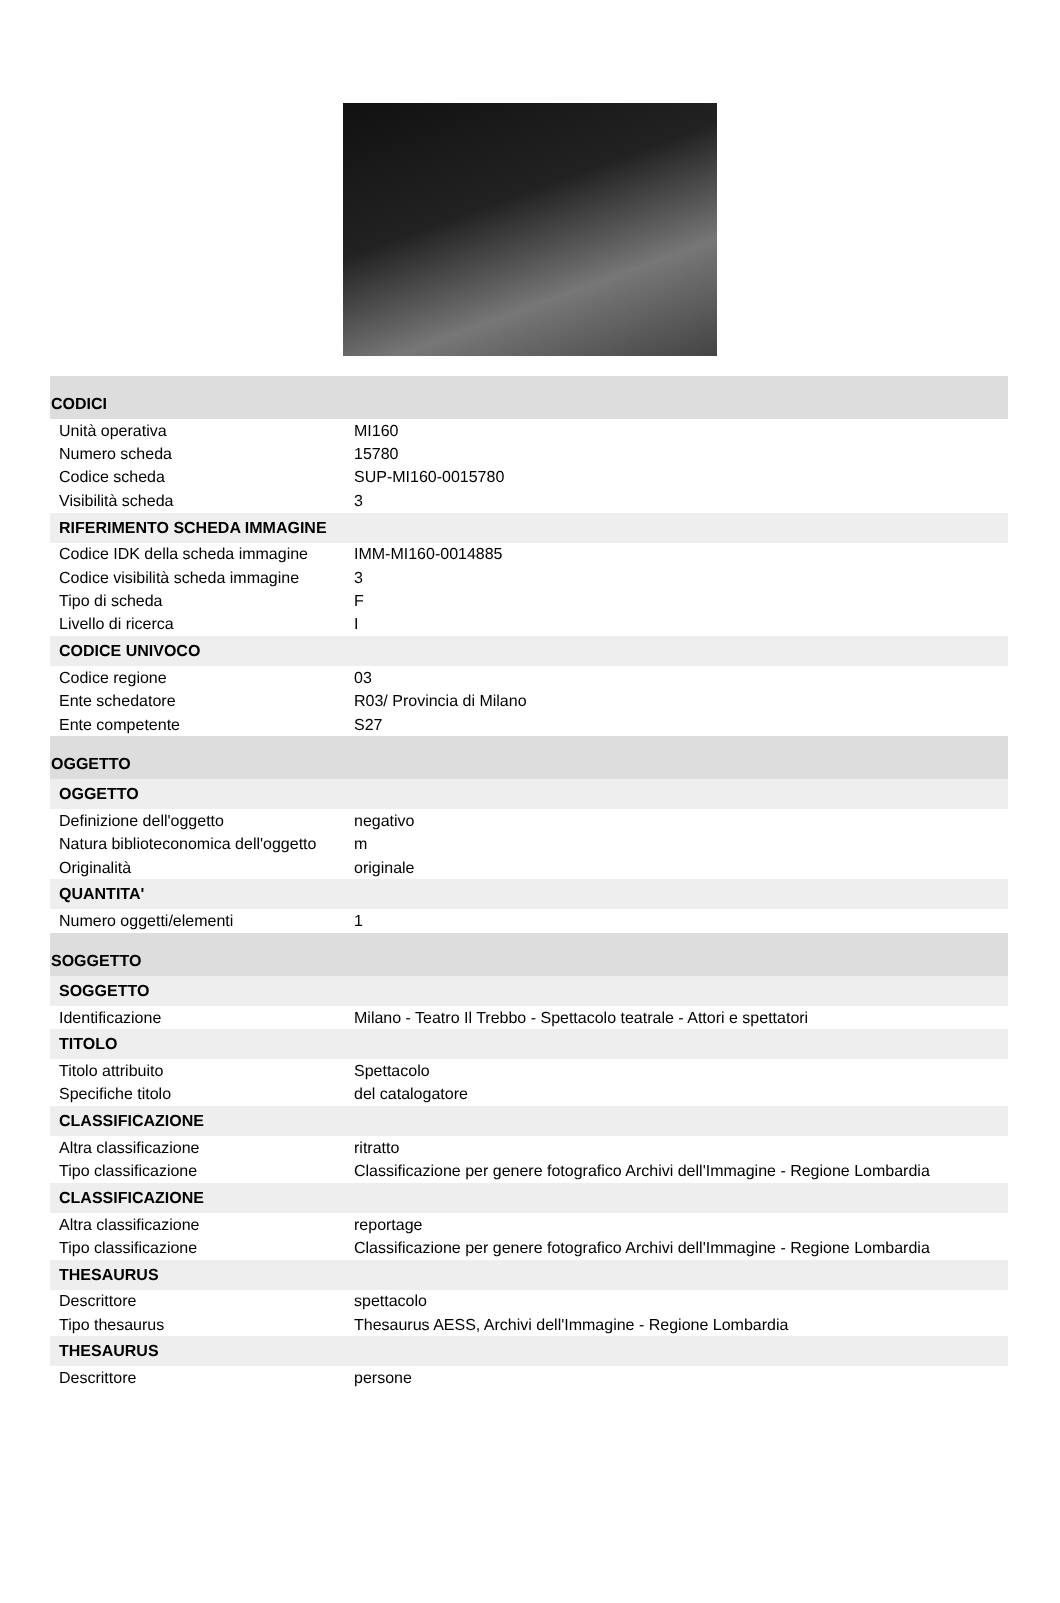| CODICI | |
| Unità operativa | MI160 |
| Numero scheda | 15780 |
| Codice scheda | SUP-MI160-0015780 |
| Visibilità scheda | 3 |
| RIFERIMENTO SCHEDA IMMAGINE | |
| Codice IDK della scheda immagine | IMM-MI160-0014885 |
| Codice visibilità scheda immagine | 3 |
| Tipo di scheda | F |
| Livello di ricerca | I |
| CODICE UNIVOCO | |
| Codice regione | 03 |
| Ente schedatore | R03/ Provincia di Milano |
| Ente competente | S27 |
| OGGETTO | |
| OGGETTO | |
| Definizione dell'oggetto | negativo |
| Natura biblioteconomica dell'oggetto | m |
| Originalità | originale |
| QUANTITA' | |
| Numero oggetti/elementi | 1 |
| SOGGETTO | |
| SOGGETTO | |
| Identificazione | Milano - Teatro Il Trebbo - Spettacolo teatrale - Attori e spettatori |
| TITOLO | |
| Titolo attribuito | Spettacolo |
| Specifiche titolo | del catalogatore |
| CLASSIFICAZIONE | |
| Altra classificazione | ritratto |
| Tipo classificazione | Classificazione per genere fotografico Archivi dell'Immagine - Regione Lombardia |
| CLASSIFICAZIONE | |
| Altra classificazione | reportage |
| Tipo classificazione | Classificazione per genere fotografico Archivi dell'Immagine - Regione Lombardia |
| THESAURUS | |
| Descrittore | spettacolo |
| Tipo thesaurus | Thesaurus AESS, Archivi dell'Immagine - Regione Lombardia |
| THESAURUS | |
| Descrittore | persone |